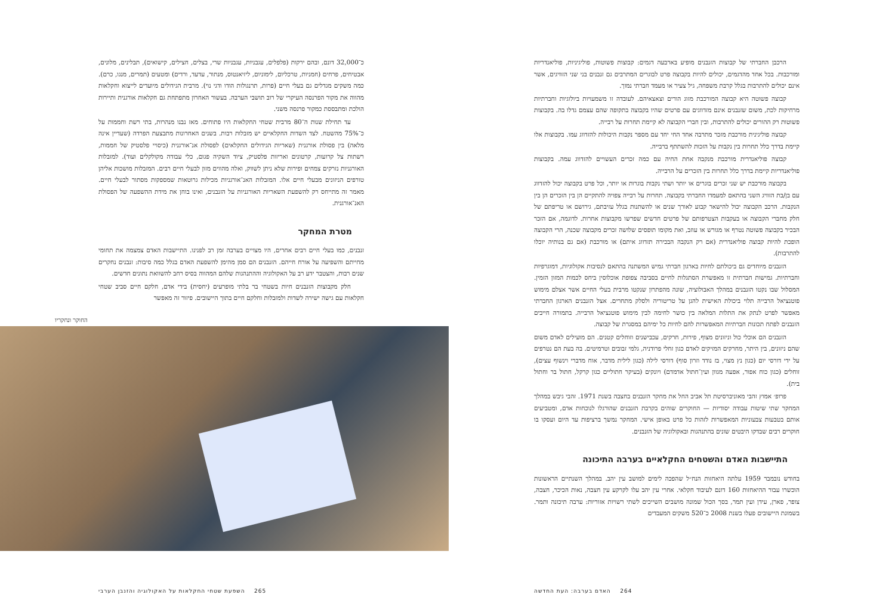הרכבן החברתי של קבוצות הזנבנים מופיע בארבעה דגמים: קבוצות פשוטות, פוליגיניות, פוליאנדריות ומורכבות. בכל אחד מהדגמים, יכולים להיות בקבוצה פרט לבוגרים המתרבים גם זנבנים בני שני הזוויגים, אשר אינם יכולים להתרבות בגלל קרבת משפחה, גיל צעיר או מעמד חברתי נמוך.
קבוצה פשוטה היא קבוצה המורכבת מזוג הורים וצאצאיהם. לעובדה זו משמעויות ביולוגיות וחברתיות מרחיקות לכת, משום שזנבנים אינם מזדווגים עם פרטים שהיו בקבוצה בתקופה שהם עצמם גדלו בה. בקבוצות פשוטות רק ההורים יכולים להתרבות, ובין חברי הקבוצה לא קיימת תחרות על רבייה.
קבוצה פוליגינית מורכבת מזכר מתרבה אחד החי יחד עם מספר נקבות היכולות להזדווג עמו. בקבוצות אלו קיימת בדרך כלל תחרות בין נקבות על הזכות להשתתף ברבייה.
קבוצה פוליאנדרית מורכבת מנקבה אחת החיה עם כמה זכרים העשויים להזדווג עמה. בקבוצות פוליאנדריות קיימת בדרך כלל תחרות בין הזכרים על הרבייה.
בקבוצה מורכבת יש שני זכרים בוגרים או יותר ושתי נקבות בוגרות או יותר, וכל פרט בקבוצה יכול להזדווג עם בן/בת הזוויג השני בהתאם למעמדו החברתי בקבוצה. תחרות על רבייה צפויה להתקיים הן בין הזכרים הן בין הנקבות. הרכב הקבוצה יכול להישאר קבוע לאורך שנים או להשתנות בגלל עזיבתם, גירושם או טריפתם של חלק מחברי הקבוצה או בעקבות הצטרפותם של פרטים חדשים שפרשו מקבוצות אחרות. לדוגמה, אם הזכר הבכיר בקבוצה פשוטה נטרף או מגורש או עוזב, ואת מקומו תופסים שלושה זכרים מקבוצה שכנה, הרי הקבוצה הופכת להיות קבוצה פוליאנדרית (אם רק הנקבה הבכירה תזדווג איתם) או מורכבת (אם גם בנותיה יוכלו להתרבות).
הזנבנים מיוחדים גם ביכולתם לחיות בארגון חברתי גמיש המשתנה בהתאם לנסיבות אקולוגיות, דמוגרפיות וחברתיות. גמישות חברתית זו מאפשרת הסתגלות לחיים בסביבה צפופת אוכלוסין ביחס לכמות המזון הזמין. המסלול שבו נקטו הזנבנים במהלך האבולוציה, שונה מהפתרון שנקטו מרבית בעלי החיים אשר אצלם מימוש פוטנציאל הרבייה תלוי ביכולת האישית להגן על טריטוריה ולסלק מתחרים. אצל הזנבנים הארגון החברתי מאפשר לפרט לנתק את התלות המלאה בין כושר לחימה לבין מימוש פוטנציאל הרבייה. בתמורה חייבים הזנבנים לפתח תכונות חברתיות המאפשרות להם לחיות כל ימיהם במסגרת של קבוצה.
הזנבנים הם אוכלי כול וניזונים מצוף, פירות, חרקים, עכבישנים וזוחלים קטנים. הם מועילים לאדם משום שהם ניזונים, בין היתר, מחרקים המזיקים לאדם כגון זחלי פרודניה, גלמי זבובים וטרמיטים. בה בעת הם נטרפים על ידי דורסי יום (כגון נץ מצוי, בז נודד וזרון סוף) דורסי לילה (כגון לילית מדבר, אוח מדברי וינשוף עצים), זוחלים (כגון כוח אפור, אפעה מגוון ועין־חתול אדמדם) ויונקים (בעיקר חתוליים כגון קרקל, חתול בר וחתול בית).
פרופ׳ אמוץ זהבי מאוניברסיטת תל אביב החל את מחקר הזנבנים בחצבה בשנת 1971. זהבי גיבש במהלך המחקר שתי שיטות עבודה יסודיות — החוקרים שוהים בקרבת הזנבנים שהורגלו לנוכחות אדם, ומטביעים אותם בטבעות צבעוניות המאפשרות לזהות כל פרט באופן אישי. המחקר נמשך ברציפות עד היום ועסקו בו חוקרים רבים שבדקו היבטים שונים בהתנהגות ובאקולוגיה של הזנבנים.
התיישבות האדם והשטחים החקלאיים בערבה התיכונה
בחודש נובמבר 1959 עלתה היאחזות הנח״ל שהפכה לימים למושב עין יהב. במהלך השנתיים הראשונות הוכשרו עבור ההיאחזות 160 דונם לעיבוד חקלאי. אחרי עין יהב עלו לקרקע עין חצבה, נאות הכיכר, חצבה, צופר, פארן, עידן ועין תמר, בסך הכול שמונה מושבים השייכים לשתי רשויות אזוריות: ערבה תיכונה ותמר. בשמונת היישובים פעלו בשנת 2008 כ־520 משקים המעבדים
264 האדם בערבה: העת החדשה
כ־32,000 דונם, ובהם ירקות (פלפלים, עגבניות, עגבניות שרי, בצלים, חצילים, קישואים), תבלינים, מלונים, אבטיחים, פרחים (חמניות, טרכליום, לימוניום, ליזיאנטוס, מנתור, עדעד, ורדים) ומטעים (תמרים, מנגו, כרם). כמה משקים מגדלים גם בעלי חיים (פרות, תרנגולות הודו ודגי נוי). מרבית הגידולים מיועדים לייצוא וחקלאות מהווה את מקור הפרנסה העיקרי של רוב תושבי הערבה. בעשור האחרון מתפתחת גם חקלאות אורגנית ותיירות הולכת ומתבססת כמקור פרנסה משני.
עד תחילת שנות ה־80 מרבית שטחי החקלאות היו פתוחים. מאז נבנו מנהרות, בתי רשת וחממות על כ־75% מהשטח. לצד השדות החקלאיים יש מזבלות רבות. בשנים האחרונות מתבצעת הפרדה (שעדיין אינה מלאה) בין פסולת אורגנית (שאריות הגידולים החקלאים) לפסולת אנ־אורגנית (כיסויי פלסטיק של חממות, רשתות צל קרועות, קרטונים ואריזות פלסטיק, ציוד השקיה פגום, כלי עבודה מקולקלים ועוד). למזבלות האורגניות נזרקים צמחים ופירות שלא ניתן לשווק, ואלה מהווים מזון לבעלי חיים רבים. המזבלות מושכות אליהן טורפים הניזונים מבעלי חיים אלו. המזבלות האנ־אורגניות מכילות גרוטאות שמספקות מסתור לבעלי חיים. מאמר זה מתייחס רק להשפעת השאריות האורגניות על הזנבנים, ואינו בוחן את מידת ההשפעה של הפסולת האנ־אורגנית.
מטרת המחקר
זנבנים, כמו בעלי חיים רבים אחרים, היו מצויים בערבה זמן רב לפנינו. התיישבות האדם צמצמה את תחומי מחייתם והשפיעה על אורח חייהם. הזנבנים הם סמן מהימן להשפעת האדם בגלל כמה סיבות: זנבנים נחקרים שנים רבות, והצטבר ידע רב על האקולוגיה וההתנהגות שלהם המהווה בסיס רחב להשוואת נתונים חדשים.
חלק מקבוצות הזנבנים חיות בשטחי בר בלתי מופרעים (יחסית) בידי אדם, חלקם חיים סביב שטחי חקלאות עם גישה ישירה לשדות ולמזבלות וחלקם חיים בתוך היישובים. פיזור זה מאפשר
החוקר ונחקריו
265 השפעת שטחי החקלאות על האקולוגיה והזנבן הערבי